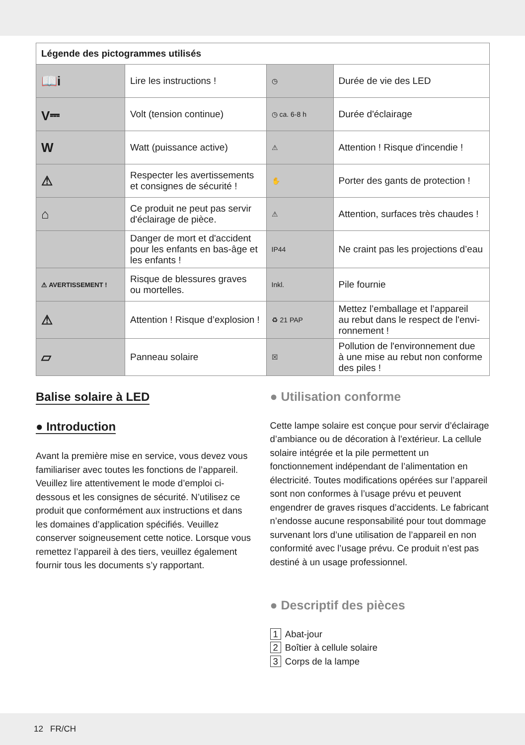| Légende des pictogrammes utilisés | | | |
| --- | --- | --- | --- |
| 📖i | Lire les instructions ! | ◷ | Durée de vie des LED |
| V⎓ | Volt (tension continue) | ◷ ca. 6-8 h | Durée d'éclairage |
| W | Watt (puissance active) | ⚠ | Attention ! Risque d'incendie ! |
| ⚠ | Respecter les avertissements et consignes de sécurité ! | ✋ | Porter des gants de protection ! |
| ⌂ | Ce produit ne peut pas servir d'éclairage de pièce. | ⚠ | Attention, surfaces très chaudes ! |
| | Danger de mort et d'accident pour les enfants en bas-âge et les enfants ! | IP44 | Ne craint pas les projections d’eau |
| ⚠ AVERTISSEMENT ! | Risque de blessures graves ou mortelles. | Inkl. | Pile fournie |
| ⚠ | Attention ! Risque d’explosion ! | ♻ 21 PAP | Mettez l’emballage et l’appareil au rebut dans le respect de l'envi- ronnement ! |
| ▱ | Panneau solaire | ☒ | Pollution de l'environnement due à une mise au rebut non conforme des piles ! |
Balise solaire à LED
● Introduction
Avant la première mise en service, vous devez vous familiariser avec toutes les fonctions de l’appareil. Veuillez lire attentivement le mode d’emploi ci-dessous et les consignes de sécurité. N’utilisez ce produit que conformément aux instructions et dans les domaines d’application spécifiés. Veuillez conserver soigneusement cette notice. Lorsque vous remettez l’appareil à des tiers, veuillez également fournir tous les documents s’y rapportant.
● Utilisation conforme
Cette lampe solaire est conçue pour servir d’éclairage d’ambiance ou de décoration à l’extérieur. La cellule solaire intégrée et la pile permettent un fonctionnement indépendant de l’alimentation en électricité. Toutes modifications opérées sur l’appareil sont non conformes à l’usage prévu et peuvent engendrer de graves risques d’accidents. Le fabricant n’endosse aucune responsabilité pour tout dommage survenant lors d’une utilisation de l’appareil en non conformité avec l’usage prévu. Ce produit n’est pas destiné à un usage professionnel.
● Descriptif des pièces
1 Abat-jour
2 Boîtier à cellule solaire
3 Corps de la lampe
12 FR/CH